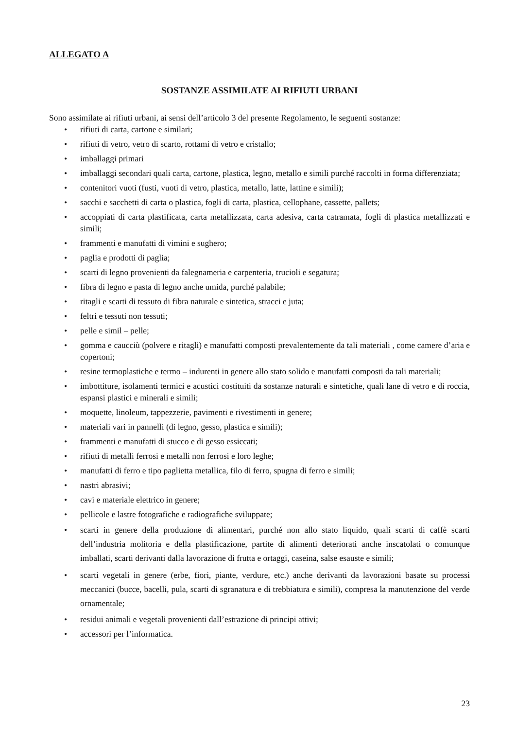ALLEGATO A
SOSTANZE ASSIMILATE AI RIFIUTI URBANI
Sono assimilate ai rifiuti urbani, ai sensi dell’articolo 3 del presente Regolamento, le seguenti sostanze:
• rifiuti di carta, cartone e similari;
• rifiuti di vetro, vetro di scarto, rottami di vetro e cristallo;
• imballaggi primari
• imballaggi secondari quali carta, cartone, plastica, legno, metallo e simili purché raccolti in forma differenziata;
• contenitori vuoti (fusti, vuoti di vetro, plastica, metallo, latte, lattine e simili);
• sacchi e sacchetti di carta o plastica, fogli di carta, plastica, cellophane, cassette, pallets;
• accoppiati di carta plastificata, carta metallizzata, carta adesiva, carta catramata, fogli di plastica metallizzati e simili;
• frammenti e manufatti di vimini e sughero;
• paglia e prodotti di paglia;
• scarti di legno provenienti da falegnameria e carpenteria, trucioli e segatura;
• fibra di legno e pasta di legno anche umida, purché palabile;
• ritagli e scarti di tessuto di fibra naturale e sintetica, stracci e juta;
• feltri e tessuti non tessuti;
• pelle e simil – pelle;
• gomma e caucciù (polvere e ritagli) e manufatti composti prevalentemente da tali materiali , come camere d’aria e copertoni;
• resine termoplastiche e termo – indurenti in genere allo stato solido e manufatti composti da tali materiali;
• imbottiture, isolamenti termici e acustici costituiti da sostanze naturali e sintetiche, quali lane di vetro e di roccia, espansi plastici e minerali e simili;
• moquette, linoleum, tappezzerie, pavimenti e rivestimenti in genere;
• materiali vari in pannelli (di legno, gesso, plastica e simili);
• frammenti e manufatti di stucco e di gesso essiccati;
• rifiuti di metalli ferrosi e metalli non ferrosi e loro leghe;
• manufatti di ferro e tipo paglietta metallica, filo di ferro, spugna di ferro e simili;
• nastri abrasivi;
• cavi e materiale elettrico in genere;
• pellicole e lastre fotografiche e radiografiche sviluppate;
• scarti in genere della produzione di alimentari, purché non allo stato liquido, quali scarti di caffè scarti dell’industria molitoria e della plastificazione, partite di alimenti deteriorati anche inscatolati o comunque imballati, scarti derivanti dalla lavorazione di frutta e ortaggi, caseina, salse esauste e simili;
• scarti vegetali in genere (erbe, fiori, piante, verdure, etc.) anche derivanti da lavorazioni basate su processi meccanici (bucce, bacelli, pula, scarti di sgranatura e di trebbiatura e simili), compresa la manutenzione del verde ornamentale;
• residui animali e vegetali provenienti dall’estrazione di principi attivi;
• accessori per l’informatica.
23